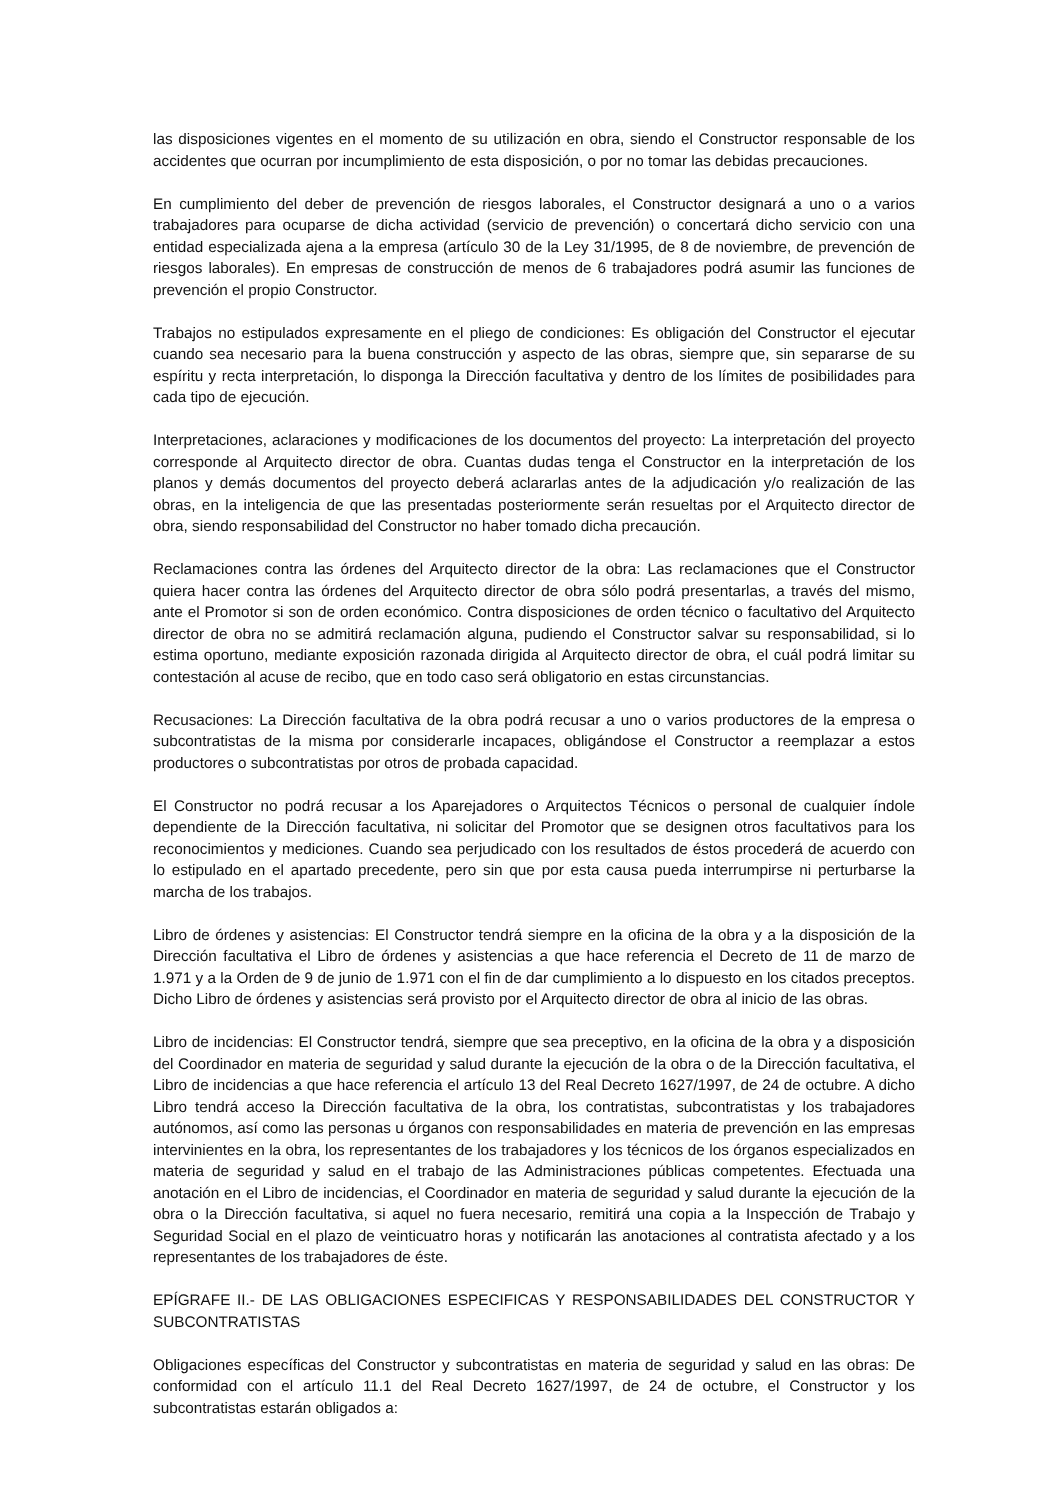las disposiciones vigentes en el momento de su utilización en obra, siendo el Constructor responsable de los accidentes que ocurran por incumplimiento de esta disposición, o por no tomar las debidas precauciones.
En cumplimiento del deber de prevención de riesgos laborales, el Constructor designará a uno o a varios trabajadores para ocuparse de dicha actividad (servicio de prevención) o concertará dicho servicio con una entidad especializada ajena a la empresa (artículo 30 de la Ley 31/1995, de 8 de noviembre, de prevención de riesgos laborales). En empresas de construcción de menos de 6 trabajadores podrá asumir las funciones de prevención el propio Constructor.
Trabajos no estipulados expresamente en el pliego de condiciones: Es obligación del Constructor el ejecutar cuando sea necesario para la buena construcción y aspecto de las obras, siempre que, sin separarse de su espíritu y recta interpretación, lo disponga la Dirección facultativa y dentro de los límites de posibilidades para cada tipo de ejecución.
Interpretaciones, aclaraciones y modificaciones de los documentos del proyecto: La interpretación del proyecto corresponde al Arquitecto director de obra. Cuantas dudas tenga el Constructor en la interpretación de los planos y demás documentos del proyecto deberá aclararlas antes de la adjudicación y/o realización de las obras, en la inteligencia de que las presentadas posteriormente serán resueltas por el Arquitecto director de obra, siendo responsabilidad del Constructor no haber tomado dicha precaución.
Reclamaciones contra las órdenes del Arquitecto director de la obra: Las reclamaciones que el Constructor quiera hacer contra las órdenes del Arquitecto director de obra sólo podrá presentarlas, a través del mismo, ante el Promotor si son de orden económico. Contra disposiciones de orden técnico o facultativo del Arquitecto director de obra no se admitirá reclamación alguna, pudiendo el Constructor salvar su responsabilidad, si lo estima oportuno, mediante exposición razonada dirigida al Arquitecto director de obra, el cuál podrá limitar su contestación al acuse de recibo, que en todo caso será obligatorio en estas circunstancias.
Recusaciones: La Dirección facultativa de la obra podrá recusar a uno o varios productores de la empresa o subcontratistas de la misma por considerarle incapaces, obligándose el Constructor a reemplazar a estos productores o subcontratistas por otros de probada capacidad.
El Constructor no podrá recusar a los Aparejadores o Arquitectos Técnicos o personal de cualquier índole dependiente de la Dirección facultativa, ni solicitar del Promotor que se designen otros facultativos para los reconocimientos y mediciones. Cuando sea perjudicado con los resultados de éstos procederá de acuerdo con lo estipulado en el apartado precedente, pero sin que por esta causa pueda interrumpirse ni perturbarse la marcha de los trabajos.
Libro de órdenes y asistencias: El Constructor tendrá siempre en la oficina de la obra y a la disposición de la Dirección facultativa el Libro de órdenes y asistencias a que hace referencia el Decreto de 11 de marzo de 1.971 y a la Orden de 9 de junio de 1.971 con el fin de dar cumplimiento a lo dispuesto en los citados preceptos. Dicho Libro de órdenes y asistencias será provisto por el Arquitecto director de obra al inicio de las obras.
Libro de incidencias: El Constructor tendrá, siempre que sea preceptivo, en la oficina de la obra y a disposición del Coordinador en materia de seguridad y salud durante la ejecución de la obra o de la Dirección facultativa, el Libro de incidencias a que hace referencia el artículo 13 del Real Decreto 1627/1997, de 24 de octubre. A dicho Libro tendrá acceso la Dirección facultativa de la obra, los contratistas, subcontratistas y los trabajadores autónomos, así como las personas u órganos con responsabilidades en materia de prevención en las empresas intervinientes en la obra, los representantes de los trabajadores y los técnicos de los órganos especializados en materia de seguridad y salud en el trabajo de las Administraciones públicas competentes. Efectuada una anotación en el Libro de incidencias, el Coordinador en materia de seguridad y salud durante la ejecución de la obra o la Dirección facultativa, si aquel no fuera necesario, remitirá una copia a la Inspección de Trabajo y Seguridad Social en el plazo de veinticuatro horas y notificarán las anotaciones al contratista afectado y a los representantes de los trabajadores de éste.
EPÍGRAFE II.- DE LAS OBLIGACIONES ESPECIFICAS Y RESPONSABILIDADES DEL CONSTRUCTOR Y SUBCONTRATISTAS
Obligaciones específicas del Constructor y subcontratistas en materia de seguridad y salud en las obras: De conformidad con el artículo 11.1 del Real Decreto 1627/1997, de 24 de octubre, el Constructor y los subcontratistas estarán obligados a: